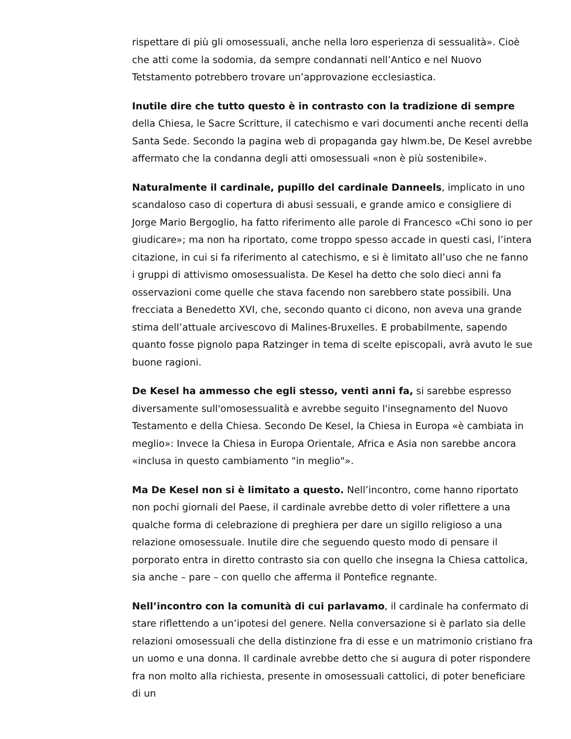rispettare di più gli omosessuali, anche nella loro esperienza di sessualità». Cioè che atti come la sodomia, da sempre condannati nell’Antico e nel Nuovo Tetstamento potrebbero trovare un’approvazione ecclesiastica.
Inutile dire che tutto questo è in contrasto con la tradizione di sempre della Chiesa, le Sacre Scritture, il catechismo e vari documenti anche recenti della Santa Sede. Secondo la pagina web di propaganda gay hlwm.be, De Kesel avrebbe affermato che la condanna degli atti omosessuali «non è più sostenibile».
Naturalmente il cardinale, pupillo del cardinale Danneels, implicato in uno scandaloso caso di copertura di abusi sessuali, e grande amico e consigliere di Jorge Mario Bergoglio, ha fatto riferimento alle parole di Francesco «Chi sono io per giudicare»; ma non ha riportato, come troppo spesso accade in questi casi, l’intera citazione, in cui si fa riferimento al catechismo, e si è limitato all’uso che ne fanno i gruppi di attivismo omosessualista. De Kesel ha detto che solo dieci anni fa osservazioni come quelle che stava facendo non sarebbero state possibili. Una frecciata a Benedetto XVI, che, secondo quanto ci dicono, non aveva una grande stima dell’attuale arcivescovo di Malines-Bruxelles. E probabilmente, sapendo quanto fosse pignolo papa Ratzinger in tema di scelte episcopali, avrà avuto le sue buone ragioni.
De Kesel ha ammesso che egli stesso, venti anni fa, si sarebbe espresso diversamente sull'omosessualità e avrebbe seguito l'insegnamento del Nuovo Testamento e della Chiesa. Secondo De Kesel, la Chiesa in Europa «è cambiata in meglio»: Invece la Chiesa in Europa Orientale, Africa e Asia non sarebbe ancora «inclusa in questo cambiamento "in meglio"».
Ma De Kesel non si è limitato a questo. Nell’incontro, come hanno riportato non pochi giornali del Paese, il cardinale avrebbe detto di voler riflettere a una qualche forma di celebrazione di preghiera per dare un sigillo religioso a una relazione omosessuale. Inutile dire che seguendo questo modo di pensare il porporato entra in diretto contrasto sia con quello che insegna la Chiesa cattolica, sia anche – pare – con quello che afferma il Pontefice regnante.
Nell’incontro con la comunità di cui parlavamo, il cardinale ha confermato di stare riflettendo a un’ipotesi del genere. Nella conversazione si è parlato sia delle relazioni omosessuali che della distinzione fra di esse e un matrimonio cristiano fra un uomo e una donna. Il cardinale avrebbe detto che si augura di poter rispondere fra non molto alla richiesta, presente in omosessuali cattolici, di poter beneficiare di un